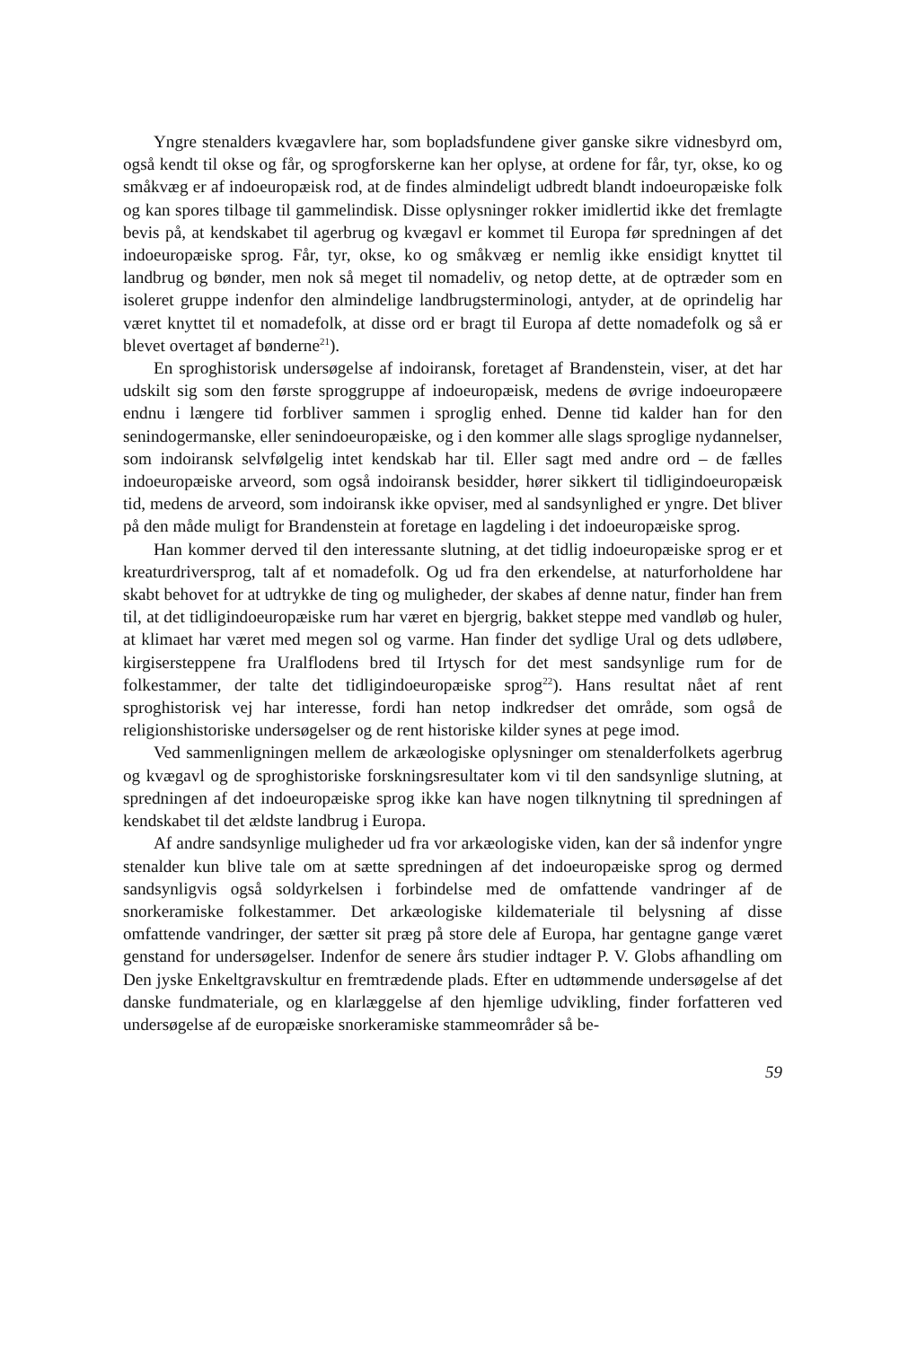Yngre stenalders kvægavlere har, som bopladsfundene giver ganske sikre vidnesbyrd om, også kendt til okse og får, og sprogforskerne kan her oplyse, at ordene for får, tyr, okse, ko og småkvæg er af indoeuropæisk rod, at de findes almindeligt udbredt blandt indoeuropæiske folk og kan spores tilbage til gammelindisk. Disse oplysninger rokker imidlertid ikke det fremlagte bevis på, at kendskabet til agerbrug og kvægavl er kommet til Europa før spredningen af det indoeuropæiske sprog. Får, tyr, okse, ko og småkvæg er nemlig ikke ensidigt knyttet til landbrug og bønder, men nok så meget til nomadeliv, og netop dette, at de optræder som en isoleret gruppe indenfor den almindelige landbrugsterminologi, antyder, at de oprindelig har været knyttet til et nomadefolk, at disse ord er bragt til Europa af dette nomadefolk og så er blevet overtaget af bønderne<sup>21</sup>).
En sproghistorisk undersøgelse af indoiransk, foretaget af Brandenstein, viser, at det har udskilt sig som den første sproggruppe af indoeuropæisk, medens de øvrige indoeuropæere endnu i længere tid forbliver sammen i sproglig enhed. Denne tid kalder han for den senindogermanske, eller senindoeuropæiske, og i den kommer alle slags sproglige nydannelser, som indoiransk selvfølgelig intet kendskab har til. Eller sagt med andre ord – de fælles indoeuropæiske arveord, som også indoiransk besidder, hører sikkert til tidligindoeuropæisk tid, medens de arveord, som indoiransk ikke opviser, med al sandsynlighed er yngre. Det bliver på den måde muligt for Brandenstein at foretage en lagdeling i det indoeuropæiske sprog.
Han kommer derved til den interessante slutning, at det tidlig indoeuropæiske sprog er et kreaturdriversprog, talt af et nomadefolk. Og ud fra den erkendelse, at naturforholdene har skabt behovet for at udtrykke de ting og muligheder, der skabes af denne natur, finder han frem til, at det tidligindoeuropæiske rum har været en bjergrig, bakket steppe med vandløb og huler, at klimaet har været med megen sol og varme. Han finder det sydlige Ural og dets udløbere, kirgisersteppene fra Uralflodens bred til Irtysch for det mest sandsynlige rum for de folkestammer, der talte det tidligindoeuropæiske sprog<sup>22</sup>). Hans resultat nået af rent sproghistorisk vej har interesse, fordi han netop indkredser det område, som også de religionshistoriske undersøgelser og de rent historiske kilder synes at pege imod.
Ved sammenligningen mellem de arkæologiske oplysninger om stenalderfolkets agerbrug og kvægavl og de sproghistoriske forskningsresultater kom vi til den sandsynlige slutning, at spredningen af det indoeuropæiske sprog ikke kan have nogen tilknytning til spredningen af kendskabet til det ældste landbrug i Europa.
Af andre sandsynlige muligheder ud fra vor arkæologiske viden, kan der så indenfor yngre stenalder kun blive tale om at sætte spredningen af det indoeuropæiske sprog og dermed sandsynligvis også soldyrkelsen i forbindelse med de omfattende vandringer af de snorkeramiske folkestammer. Det arkæologiske kildemateriale til belysning af disse omfattende vandringer, der sætter sit præg på store dele af Europa, har gentagne gange været genstand for undersøgelser. Indenfor de senere års studier indtager P. V. Globs afhandling om Den jyske Enkeltgravskultur en fremtrædende plads. Efter en udtømmende undersøgelse af det danske fundmateriale, og en klarlæggelse af den hjemlige udvikling, finder forfatteren ved undersøgelse af de europæiske snorkeramiske stammeområder så be-
59